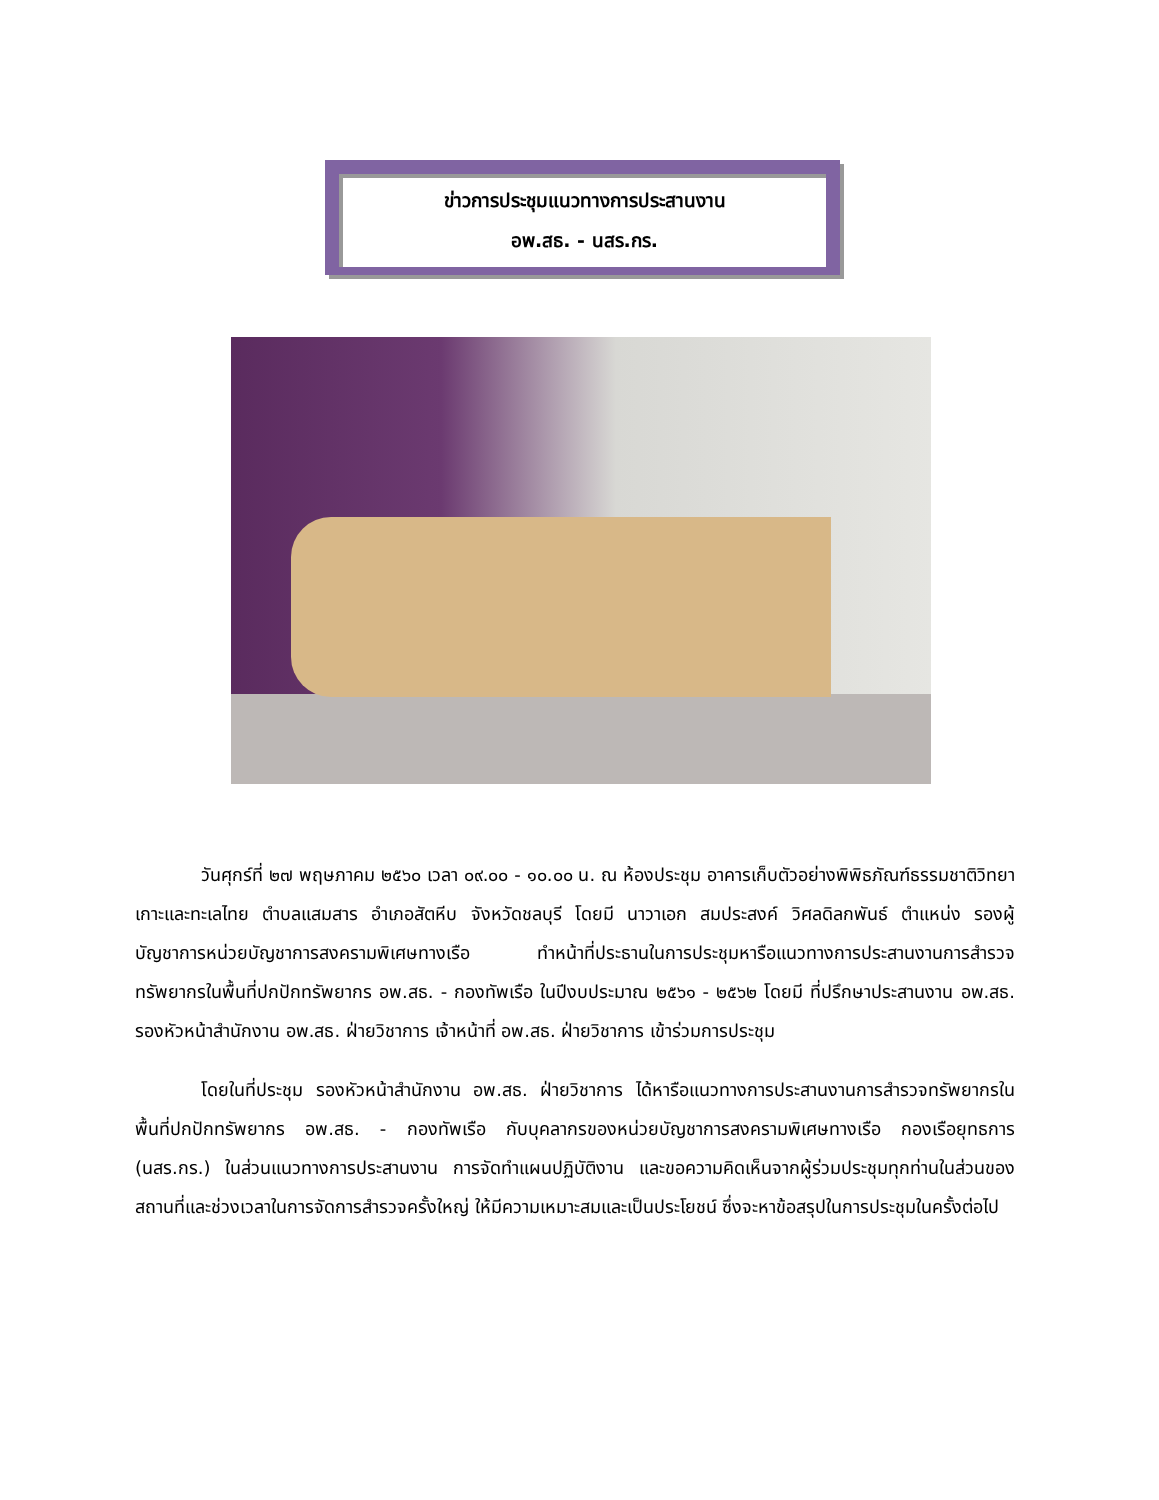ข่าวการประชุมแนวทางการประสานงาน
อพ.สธ. - นสร.กร.
วันศุกร์ที่ ๒๗ พฤษภาคม ๒๕๖๐ เวลา ๐๙.๐๐ - ๑๐.๐๐ น. ณ ห้องประชุม อาคารเก็บตัวอย่างพิพิธภัณฑ์ธรรมชาติวิทยาเกาะและทะเลไทย ตำบลแสมสาร อำเภอสัตหีบ จังหวัดชลบุรี โดยมี นาวาเอก สมประสงค์ วิศลดิลกพันธ์ ตำแหน่ง รองผู้บัญชาการหน่วยบัญชาการสงครามพิเศษทางเรือ ทำหน้าที่ประธานในการประชุมหารือแนวทางการประสานงานการสำรวจทรัพยากรในพื้นที่ปกปักทรัพยากร อพ.สธ. - กองทัพเรือ ในปีงบประมาณ ๒๕๖๑ - ๒๕๖๒ โดยมี ที่ปรึกษาประสานงาน อพ.สธ. รองหัวหน้าสำนักงาน อพ.สธ. ฝ่ายวิชาการ เจ้าหน้าที่ อพ.สธ. ฝ่ายวิชาการ เข้าร่วมการประชุม
โดยในที่ประชุม รองหัวหน้าสำนักงาน อพ.สธ. ฝ่ายวิชาการ ได้หารือแนวทางการประสานงานการสำรวจทรัพยากรในพื้นที่ปกปักทรัพยากร อพ.สธ. - กองทัพเรือ กับบุคลากรของหน่วยบัญชาการสงครามพิเศษทางเรือ กองเรือยุทธการ (นสร.กร.) ในส่วนแนวทางการประสานงาน การจัดทำแผนปฏิบัติงาน และขอความคิดเห็นจากผู้ร่วมประชุมทุกท่านในส่วนของสถานที่และช่วงเวลาในการจัดการสำรวจครั้งใหญ่ ให้มีความเหมาะสมและเป็นประโยชน์ ซึ่งจะหาข้อสรุปในการประชุมในครั้งต่อไป